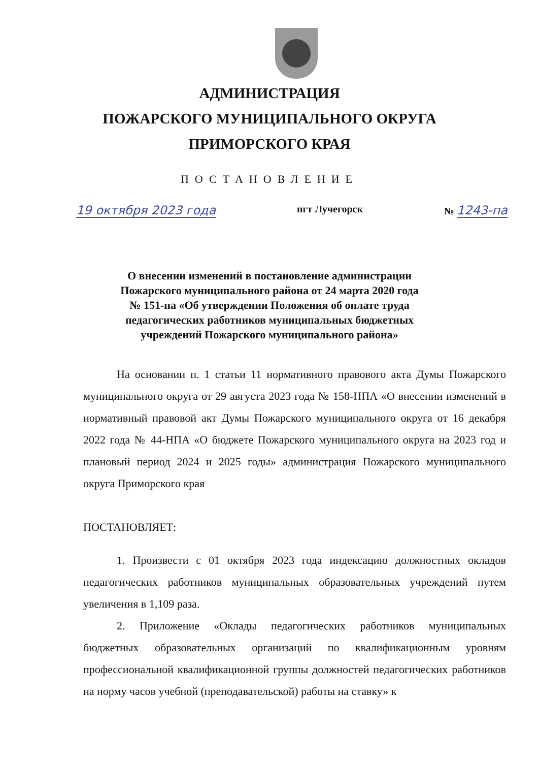АДМИНИСТРАЦИЯ
ПОЖАРСКОГО МУНИЦИПАЛЬНОГО ОКРУГА
ПРИМОРСКОГО КРАЯ
ПОСТАНОВЛЕНИЕ
19 октября 2023 года пгт Лучегорск № 1243-па
О внесении изменений в постановление администрации
Пожарского муниципального района от 24 марта 2020 года
№ 151-па «Об утверждении Положения об оплате труда
педагогических работников муниципальных бюджетных
учреждений Пожарского муниципального района»
На основании п. 1 статьи 11 нормативного правового акта Думы Пожарского муниципального округа от 29 августа 2023 года № 158-НПА «О внесении изменений в нормативный правовой акт Думы Пожарского муниципального округа от 16 декабря 2022 года № 44-НПА «О бюджете Пожарского муниципального округа на 2023 год и плановый период 2024 и 2025 годы» администрация Пожарского муниципального округа Приморского края
ПОСТАНОВЛЯЕТ:
1. Произвести с 01 октября 2023 года индексацию должностных окладов педагогических работников муниципальных образовательных учреждений путем увеличения в 1,109 раза.
2. Приложение «Оклады педагогических работников муниципальных бюджетных образовательных организаций по квалификационным уровням профессиональной квалификационной группы должностей педагогических работников на норму часов учебной (преподавательской) работы на ставку» к